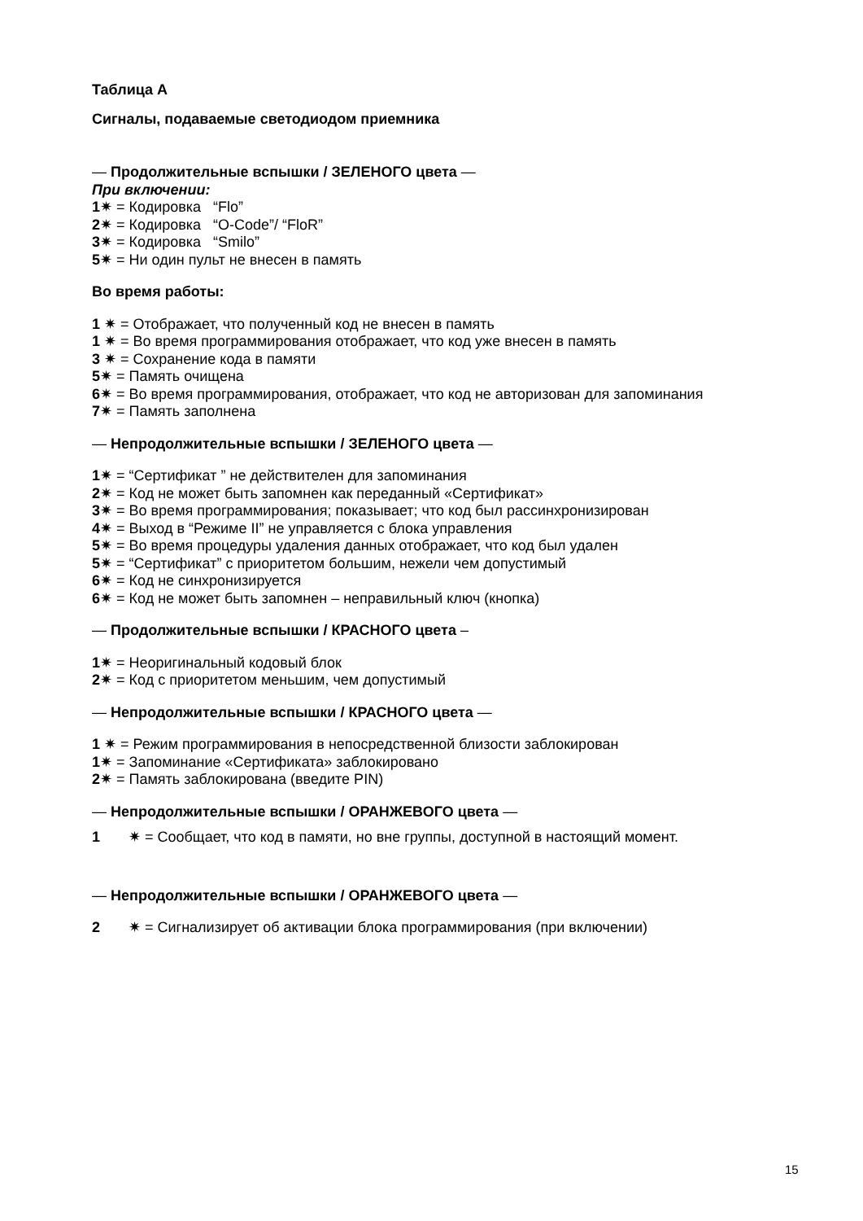Таблица A
Сигналы, подаваемые светодиодом приемника
— Продолжительные вспышки / ЗЕЛЕНОГО цвета —
При включении:
1✷ = Кодировка “Flo”
2✷ = Кодировка “O-Code”/ “FloR”
3✷ = Кодировка “Smilo”
5✷ = Ни один пульт не внесен в память
Во время работы:
1 ✷ = Отображает, что полученный код не внесен в память
1 ✷ = Во время программирования отображает, что код уже внесен в память
3 ✷ = Сохранение кода в памяти
5✷ = Память очищена
6✷ = Во время программирования, отображает, что код не авторизован для запоминания
7✷ = Память заполнена
— Непродолжительные вспышки / ЗЕЛЕНОГО цвета —
1✷ = “Сертификат ” не действителен для запоминания
2✷ = Код не может быть запомнен как переданный «Сертификат»
3✷ = Во время программирования; показывает; что код был рассинхронизирован
4✷ = Выход в “Режиме II” не управляется с блока управления
5✷ = Во время процедуры удаления данных отображает, что код был удален
5✷ = “Сертификат” с приоритетом большим, нежели чем допустимый
6✷ = Код не синхронизируется
6✷ = Код не может быть запомнен – неправильный ключ (кнопка)
— Продолжительные вспышки / КРАСНОГО цвета –
1✷ = Неоригинальный кодовый блок
2✷ = Код с приоритетом меньшим, чем допустимый
— Непродолжительные вспышки / КРАСНОГО цвета —
1 ✷ = Режим программирования в непосредственной близости заблокирован
1✷ = Запоминание «Сертификата» заблокировано
2✷ = Память заблокирована (введите PIN)
— Непродолжительные вспышки / ОРАНЖЕВОГО цвета —
1 ✷ = Сообщает, что код в памяти, но вне группы, доступной в настоящий момент.
— Непродолжительные вспышки / ОРАНЖЕВОГО цвета —
2 ✷ = Сигнализирует об активации блока программирования (при включении)
15